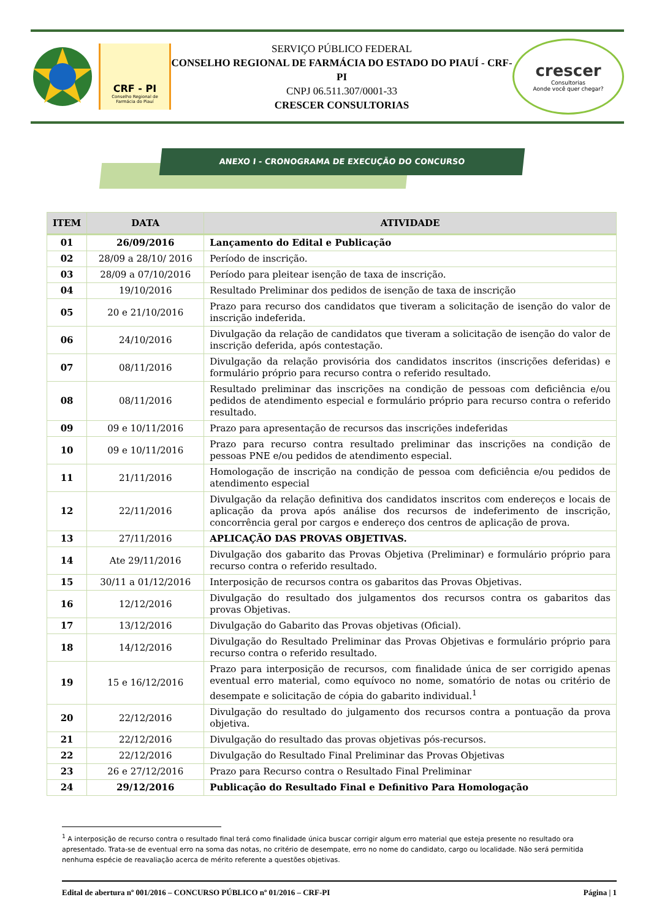CRF - PI
Conselho Regional de
Farmácia do Piauí
SERVIÇO PÚBLICO FEDERAL
CONSELHO REGIONAL DE FARMÁCIA DO ESTADO DO PIAUÍ - CRF-PI
CNPJ 06.511.307/0001-33
CRESCER CONSULTORIAS
crescer
Consultorias
Aonde você quer chegar?
ANEXO I - CRONOGRAMA DE EXECUÇÃO DO CONCURSO
| ITEM | DATA | ATIVIDADE |
| --- | --- | --- |
| 01 | 26/09/2016 | Lançamento do Edital e Publicação |
| 02 | 28/09 a 28/10/ 2016 | Período de inscrição. |
| 03 | 28/09 a 07/10/2016 | Período para pleitear isenção de taxa de inscrição. |
| 04 | 19/10/2016 | Resultado Preliminar dos pedidos de isenção de taxa de inscrição |
| 05 | 20 e 21/10/2016 | Prazo para recurso dos candidatos que tiveram a solicitação de isenção do valor de inscrição indeferida. |
| 06 | 24/10/2016 | Divulgação da relação de candidatos que tiveram a solicitação de isenção do valor de inscrição deferida, após contestação. |
| 07 | 08/11/2016 | Divulgação da relação provisória dos candidatos inscritos (inscrições deferidas) e formulário próprio para recurso contra o referido resultado. |
| 08 | 08/11/2016 | Resultado preliminar das inscrições na condição de pessoas com deficiência e/ou pedidos de atendimento especial e formulário próprio para recurso contra o referido resultado. |
| 09 | 09 e 10/11/2016 | Prazo para apresentação de recursos das inscrições indeferidas |
| 10 | 09 e 10/11/2016 | Prazo para recurso contra resultado preliminar das inscrições na condição de pessoas PNE e/ou pedidos de atendimento especial. |
| 11 | 21/11/2016 | Homologação de inscrição na condição de pessoa com deficiência e/ou pedidos de atendimento especial |
| 12 | 22/11/2016 | Divulgação da relação definitiva dos candidatos inscritos com endereços e locais de aplicação da prova após análise dos recursos de indeferimento de inscrição, concorrência geral por cargos e endereço dos centros de aplicação de prova. |
| 13 | 27/11/2016 | APLICAÇÃO DAS PROVAS OBJETIVAS. |
| 14 | Ate 29/11/2016 | Divulgação dos gabarito das Provas Objetiva (Preliminar) e formulário próprio para recurso contra o referido resultado. |
| 15 | 30/11 a 01/12/2016 | Interposição de recursos contra os gabaritos das Provas Objetivas. |
| 16 | 12/12/2016 | Divulgação do resultado dos julgamentos dos recursos contra os gabaritos das provas Objetivas. |
| 17 | 13/12/2016 | Divulgação do Gabarito das Provas objetivas (Oficial). |
| 18 | 14/12/2016 | Divulgação do Resultado Preliminar das Provas Objetivas e formulário próprio para recurso contra o referido resultado. |
| 19 | 15 e 16/12/2016 | Prazo para interposição de recursos, com finalidade única de ser corrigido apenas eventual erro material, como equívoco no nome, somatório de notas ou critério de desempate e solicitação de cópia do gabarito individual.<sup>1</sup> |
| 20 | 22/12/2016 | Divulgação do resultado do julgamento dos recursos contra a pontuação da prova objetiva. |
| 21 | 22/12/2016 | Divulgação do resultado das provas objetivas pós-recursos. |
| 22 | 22/12/2016 | Divulgação do Resultado Final Preliminar das Provas Objetivas |
| 23 | 26 e 27/12/2016 | Prazo para Recurso contra o Resultado Final Preliminar |
| 24 | 29/12/2016 | Publicação do Resultado Final e Definitivo Para Homologação |
<sup>1</sup> A interposição de recurso contra o resultado final terá como finalidade única buscar corrigir algum erro material que esteja presente no resultado ora apresentado. Trata-se de eventual erro na soma das notas, no critério de desempate, erro no nome do candidato, cargo ou localidade. Não será permitida nenhuma espécie de reavaliação acerca de mérito referente a questões objetivas.
Edital de abertura nº 001/2016 – CONCURSO PÚBLICO nº 01/2016 – CRF-PI Página | 1